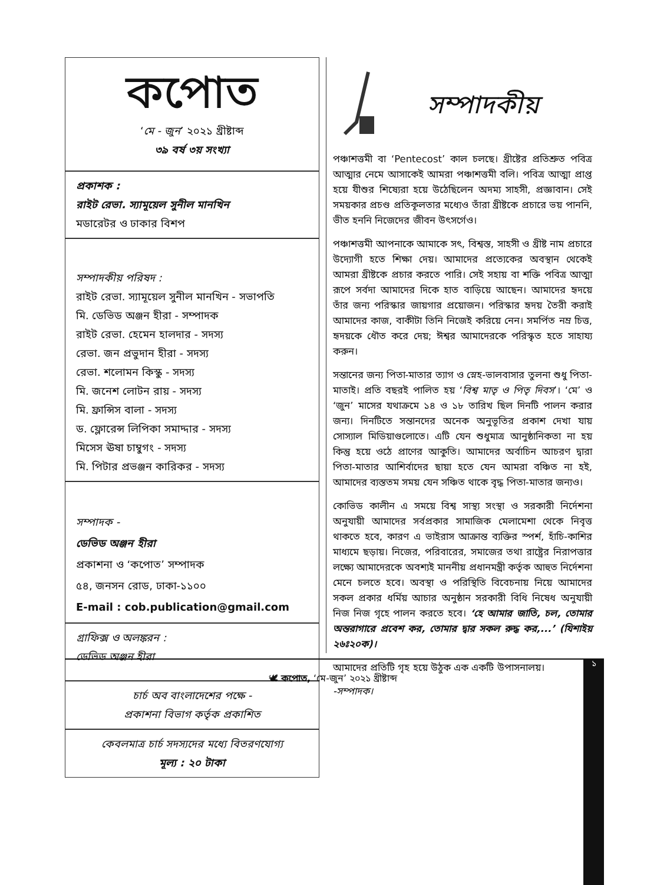কপোত
‘মে - জুন’ ২০২১ খ্রীষ্টাব্দ
৩৯ বর্ষ ৩য় সংখ্যা
প্রকাশক :
রাইট রেভা. স্যামূয়েল সুনীল মানখিন
মডারেটর ও ঢাকার বিশপ
সম্পাদকীয় পরিষদ :
রাইট রেভা. স্যামূয়েল সুনীল মানখিন - সভাপতি
মি. ডেভিড অঞ্জন হীরা - সম্পাদক
রাইট রেভা. হেমেন হালদার - সদস্য
রেভা. জন প্রভুদান হীরা - সদস্য
রেভা. শলোমন কিস্কু - সদস্য
মি. জনেশ লোটন রায় - সদস্য
মি. ফ্রান্সিস বালা - সদস্য
ড. ফ্লোরেন্স লিপিকা সমাদ্দার - সদস্য
মিসেস ঊষা চাম্বুগং - সদস্য
মি. পিটার প্রভঞ্জন কারিকর - সদস্য
সম্পাদক -
ডেভিড অঞ্জন হীরা
প্রকাশনা ও ‘কপোত’ সম্পাদক
৫৪, জনসন রোড, ঢাকা-১১০০
E-mail : cob.publication@gmail.com
গ্রাফিক্স ও অলঙ্করন :
ডেভিড অঞ্জন হীরা
চার্চ অব বাংলাদেশের পক্ষে -
প্রকাশনা বিভাগ কর্তৃক প্রকাশিত
কেবলমাত্র চার্চ সদস্যদের মধ্যে বিতরণযোগ্য
মূল্য : ২০ টাকা
সম্পাদকীয়
পঞ্চাশত্তমী বা ‘Pentecost’ কাল চলছে। খ্রীষ্টের প্রতিশ্রুত পবিত্র আত্মার নেমে আসাকেই আমরা পঞ্চাশত্তমী বলি। পবিত্র আত্মা প্রাপ্ত হয়ে যীশুর শিষ্যেরা হয়ে উঠেছিলেন অদম্য সাহসী, প্রজ্ঞাবান। সেই সময়কার প্রচণ্ড প্রতিকূলতার মধ্যেও তাঁরা খ্রীষ্টকে প্রচারে ভয় পাননি, ভীত হননি নিজেদের জীবন উৎসর্গেও।
পঞ্চাশত্তমী আপনাকে আমাকে সৎ, বিশ্বস্ত, সাহসী ও খ্রীষ্ট নাম প্রচারে উদ্যোগী হতে শিক্ষা দেয়। আমাদের প্রত্যেকের অবস্থান থেকেই আমরা খ্রীষ্টকে প্রচার করতে পারি। সেই সহায় বা শক্তি পবিত্র আত্মা রূপে সর্বদা আমাদের দিকে হাত বাড়িয়ে আছেন। আমাদের হৃদয়ে তাঁর জন্য পরিস্কার জায়গার প্রয়োজন। পরিস্কার হৃদয় তৈরী করাই আমাদের কাজ, বাকীটা তিনি নিজেই করিয়ে নেন। সমর্পিত নম্র চিত্ত, হৃদয়কে ধৌত করে দেয়; ঈশ্বর আমাদেরকে পরিস্কৃত হতে সাহায্য করুন।
সন্তানের জন্য পিতা-মাতার ত্যাগ ও স্নেহ-ভালবাসার তুলনা শুধু পিতা-মাতাই। প্রতি বছরই পালিত হয় ‘বিশ্ব মাতৃ ও পিতৃ দিবস’। ‘মে’ ও ‘জুন’ মাসের যথাক্রমে ১৪ ও ১৮ তারিখ ছিল দিনটি পালন করার জন্য। দিনটিতে সন্তানদের অনেক অনুভূতির প্রকাশ দেখা যায় সোস্যাল মিডিয়াগুলোতে। এটি যেন শুধুমাত্র আনুষ্ঠানিকতা না হয় কিন্তু হয়ে ওঠে প্রাণের আকুতি। আমাদের অর্বাচিন আচরণ দ্বারা পিতা-মাতার আশির্বাদের ছায়া হতে যেন আমরা বঞ্চিত না হই, আমাদের ব্যস্ততম সময় যেন সঞ্চিত থাকে বৃদ্ধ পিতা-মাতার জন্যও।
কোভিড কালীন এ সময়ে বিশ্ব সাস্থ্য সংস্থা ও সরকারী নির্দেশনা অনুযায়ী আমাদের সর্বপ্রকার সামাজিক মেলামেশা থেকে নিবৃত্ত থাকতে হবে, কারণ এ ভাইরাস আক্রান্ত ব্যক্তির স্পর্শ, হাঁচি-কাশির মাধ্যমে ছড়ায়। নিজের, পরিবারের, সমাজের তথা রাষ্ট্রের নিরাপত্তার লক্ষ্যে আমাদেরকে অবশ্যই মাননীয় প্রধানমন্ত্রী কর্তৃক আহুত নির্দেশনা মেনে চলতে হবে। অবস্থা ও পরিস্থিতি বিবেচনায় নিয়ে আমাদের সকল প্রকার ধর্মিয় আচার অনুষ্ঠান সরকারী বিধি নিষেধ অনুযায়ী নিজ নিজ গৃহে পালন করতে হবে। ‘হে আমার জাতি, চল, তোমার অন্তরাগারে প্রবেশ কর, তোমার দ্বার সকল রুদ্ধ কর,...’ (যিশাইয় ২৬ঃ২০ক)।
আমাদের প্রতিটি গৃহ হয়ে উঠুক এক একটি উপাসনালয়।
-সম্পাদক।
🕊 কপোত, ‘মে-জুন’ ২০২১ খ্রীষ্টাব্দ ১